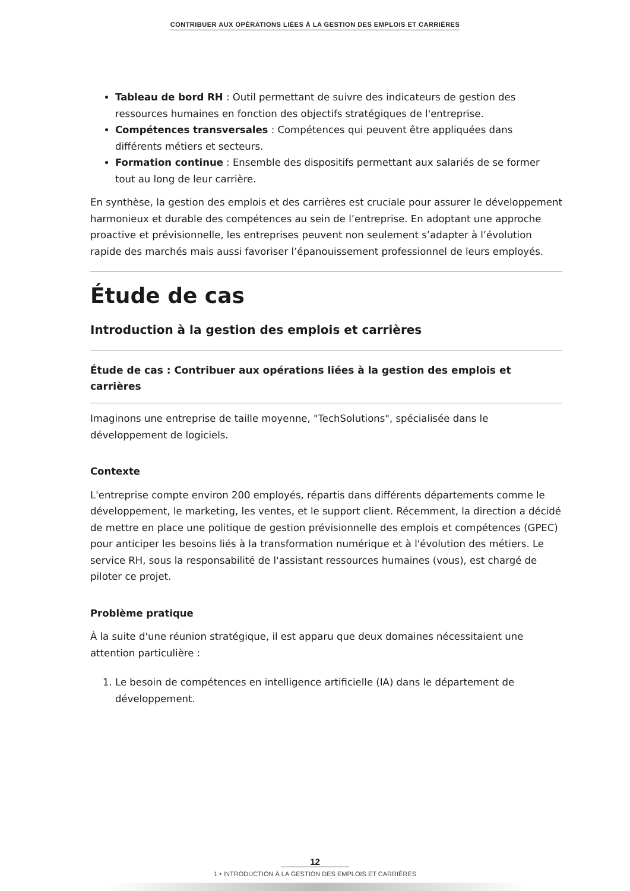CONTRIBUER AUX OPÉRATIONS LIÉES À LA GESTION DES EMPLOIS ET CARRIÈRES
Tableau de bord RH : Outil permettant de suivre des indicateurs de gestion des ressources humaines en fonction des objectifs stratégiques de l'entreprise.
Compétences transversales : Compétences qui peuvent être appliquées dans différents métiers et secteurs.
Formation continue : Ensemble des dispositifs permettant aux salariés de se former tout au long de leur carrière.
En synthèse, la gestion des emplois et des carrières est cruciale pour assurer le développement harmonieux et durable des compétences au sein de l’entreprise. En adoptant une approche proactive et prévisionnelle, les entreprises peuvent non seulement s’adapter à l’évolution rapide des marchés mais aussi favoriser l’épanouissement professionnel de leurs employés.
Étude de cas
Introduction à la gestion des emplois et carrières
Étude de cas : Contribuer aux opérations liées à la gestion des emplois et carrières
Imaginons une entreprise de taille moyenne, "TechSolutions", spécialisée dans le développement de logiciels.
Contexte
L'entreprise compte environ 200 employés, répartis dans différents départements comme le développement, le marketing, les ventes, et le support client. Récemment, la direction a décidé de mettre en place une politique de gestion prévisionnelle des emplois et compétences (GPEC) pour anticiper les besoins liés à la transformation numérique et à l'évolution des métiers. Le service RH, sous la responsabilité de l'assistant ressources humaines (vous), est chargé de piloter ce projet.
Problème pratique
À la suite d'une réunion stratégique, il est apparu que deux domaines nécessitaient une attention particulière :
1. Le besoin de compétences en intelligence artificielle (IA) dans le département de développement.
12
1 • INTRODUCTION À LA GESTION DES EMPLOIS ET CARRIÈRES